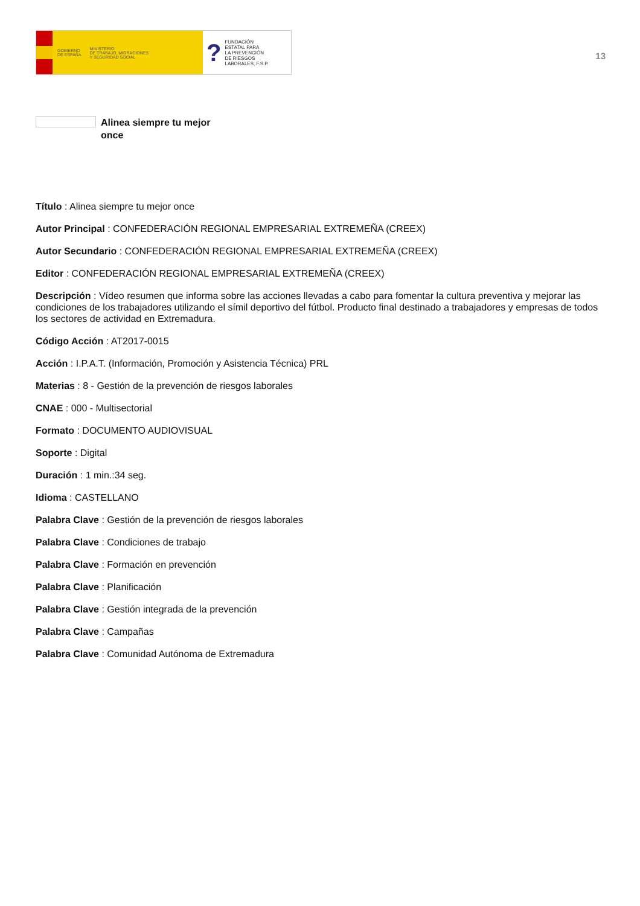GOBIERNO
DE ESPAÑA MINISTERIO
DE TRABAJO, MIGRACIONES
Y SEGURIDAD SOCIAL
? FUNDACIÓN
ESTATAL PARA
LA PREVENCIÓN
DE RIESGOS
LABORALES, F.S.P.
13
Alinea siempre tu mejor once
Título : Alinea siempre tu mejor once
Autor Principal : CONFEDERACIÓN REGIONAL EMPRESARIAL EXTREMEÑA (CREEX)
Autor Secundario : CONFEDERACIÓN REGIONAL EMPRESARIAL EXTREMEÑA (CREEX)
Editor : CONFEDERACIÓN REGIONAL EMPRESARIAL EXTREMEÑA (CREEX)
Descripción : Vídeo resumen que informa sobre las acciones llevadas a cabo para fomentar la cultura preventiva y mejorar las condiciones de los trabajadores utilizando el símil deportivo del fútbol. Producto final destinado a trabajadores y empresas de todos los sectores de actividad en Extremadura.
Código Acción : AT2017-0015
Acción : I.P.A.T. (Información, Promoción y Asistencia Técnica) PRL
Materias : 8 - Gestión de la prevención de riesgos laborales
CNAE : 000 - Multisectorial
Formato : DOCUMENTO AUDIOVISUAL
Soporte : Digital
Duración : 1 min.:34 seg.
Idioma : CASTELLANO
Palabra Clave : Gestión de la prevención de riesgos laborales
Palabra Clave : Condiciones de trabajo
Palabra Clave : Formación en prevención
Palabra Clave : Planificación
Palabra Clave : Gestión integrada de la prevención
Palabra Clave : Campañas
Palabra Clave : Comunidad Autónoma de Extremadura